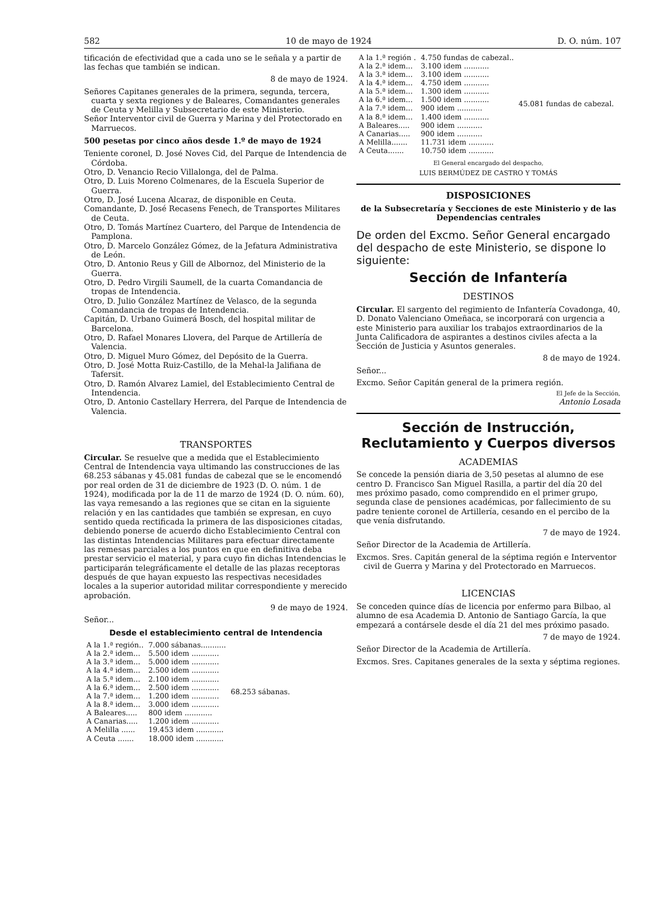582 10 de mayo de 1924 D. O. núm. 107
tificación de efectividad que a cada uno se le señala y a partir de las fechas que también se indican.
8 de mayo de 1924.
Señores Capitanes generales de la primera, segunda, tercera, cuarta y sexta regiones y de Baleares, Comandantes generales de Ceuta y Melilla y Subsecretario de este Ministerio.
Señor Interventor civil de Guerra y Marina y del Protectorado en Marruecos.
500 pesetas por cinco años desde 1.º de mayo de 1924
Teniente coronel, D. José Noves Cid, del Parque de Intendencia de Córdoba.
Otro, D. Venancio Recio Villalonga, del de Palma.
Otro, D. Luis Moreno Colmenares, de la Escuela Superior de Guerra.
Otro, D. José Lucena Alcaraz, de disponible en Ceuta.
Comandante, D. José Recasens Fenech, de Transportes Militares de Ceuta.
Otro, D. Tomás Martínez Cuartero, del Parque de Intendencia de Pamplona.
Otro, D. Marcelo González Gómez, de la Jefatura Administrativa de León.
Otro, D. Antonio Reus y Gill de Albornoz, del Ministerio de la Guerra.
Otro, D. Pedro Virgili Saumell, de la cuarta Comandancia de tropas de Intendencia.
Otro, D. Julio González Martínez de Velasco, de la segunda Comandancia de tropas de Intendencia.
Capitán, D. Urbano Guimerá Bosch, del hospital militar de Barcelona.
Otro, D. Rafael Monares Llovera, del Parque de Artillería de Valencia.
Otro, D. Miguel Muro Gómez, del Depósito de la Guerra.
Otro, D. José Motta Ruiz-Castillo, de la Mehal-la Jalifiana de Tafersit.
Otro, D. Ramón Alvarez Lamiel, del Establecimiento Central de Intendencia.
Otro, D. Antonio Castellary Herrera, del Parque de Intendencia de Valencia.
TRANSPORTES
Circular. Se resuelve que a medida que el Establecimiento Central de Intendencia vaya ultimando las construcciones de las 68.253 sábanas y 45.081 fundas de cabezal que se le encomendó por real orden de 31 de diciembre de 1923 (D. O. núm. 1 de 1924), modificada por la de 11 de marzo de 1924 (D. O. núm. 60), las vaya remesando a las regiones que se citan en la siguiente relación y en las cantidades que también se expresan, en cuyo sentido queda rectificada la primera de las disposiciones citadas, debiendo ponerse de acuerdo dicho Establecimiento Central con las distintas Intendencias Militares para efectuar directamente las remesas parciales a los puntos en que en definitiva deba prestar servicio el material, y para cuyo fin dichas Intendencias le participarán telegráficamente el detalle de las plazas receptoras después de que hayan expuesto las respectivas necesidades locales a la superior autoridad militar correspondiente y merecido aprobación.
9 de mayo de 1924.
Señor...
Desde el establecimiento central de Intendencia
| A la 1.ª región.. | 7.000 sábanas........... | 68.253 sábanas. |
| A la 2.ª idem... | 5.500 idem ............ | |
| A la 3.ª idem... | 5.000 idem ............ | |
| A la 4.ª idem... | 2.500 idem ............ | |
| A la 5.ª idem... | 2.100 idem ............ | |
| A la 6.ª idem... | 2.500 idem ............ | |
| A la 7.ª idem... | 1.200 idem ............ | |
| A la 8.ª idem... | 3.000 idem ............ | |
| A Baleares..... | 800 idem ............ | |
| A Canarias..... | 1.200 idem ............ | |
| A Melilla ...... | 19.453 idem ............ | |
| A Ceuta ....... | 18.000 idem ............ | |
| A la 1.ª región . | 4.750 fundas de cabezal.. | 45.081 fundas de cabezal. |
| A la 2.ª idem... | 3.100 idem ........... | |
| A la 3.ª idem... | 3.100 idem ........... | |
| A la 4.ª idem... | 4.750 idem ........... | |
| A la 5.ª idem... | 1.300 idem ........... | |
| A la 6.ª idem... | 1.500 idem ........... | |
| A la 7.ª idem... | 900 idem ........... | |
| A la 8.ª idem... | 1.400 idem ........... | |
| A Baleares..... | 900 idem ........... | |
| A Canarias..... | 900 idem ........... | |
| A Melilla....... | 11.731 idem ........... | |
| A Ceuta....... | 10.750 idem ........... | |
El General encargado del despacho,
LUIS BERMÚDEZ DE CASTRO Y TOMÁS
DISPOSICIONES
de la Subsecretaría y Secciones de este Ministerio y de las Dependencias centrales
De orden del Excmo. Señor General encargado del despacho de este Ministerio, se dispone lo siguiente:
Sección de Infantería
DESTINOS
Circular. El sargento del regimiento de Infantería Covadonga, 40, D. Donato Valenciano Omeñaca, se incorporará con urgencia a este Ministerio para auxiliar los trabajos extraordinarios de la Junta Calificadora de aspirantes a destinos civiles afecta a la Sección de Justicia y Asuntos generales.
8 de mayo de 1924.
Señor...
Excmo. Señor Capitán general de la primera región.
El Jefe de la Sección,
Antonio Losada
Sección de Instrucción, Reclutamiento y Cuerpos diversos
ACADEMIAS
Se concede la pensión diaria de 3,50 pesetas al alumno de ese centro D. Francisco San Miguel Rasilla, a partir del día 20 del mes próximo pasado, como comprendido en el primer grupo, segunda clase de pensiones académicas, por fallecimiento de su padre teniente coronel de Artillería, cesando en el percibo de la que venía disfrutando.
7 de mayo de 1924.
Señor Director de la Academia de Artillería.
Excmos. Sres. Capitán general de la séptima región e Interventor civil de Guerra y Marina y del Protectorado en Marruecos.
LICENCIAS
Se conceden quince días de licencia por enfermo para Bilbao, al alumno de esa Academia D. Antonio de Santiago García, la que empezará a contársele desde el día 21 del mes próximo pasado.
7 de mayo de 1924.
Señor Director de la Academia de Artillería.
Excmos. Sres. Capitanes generales de la sexta y séptima regiones.